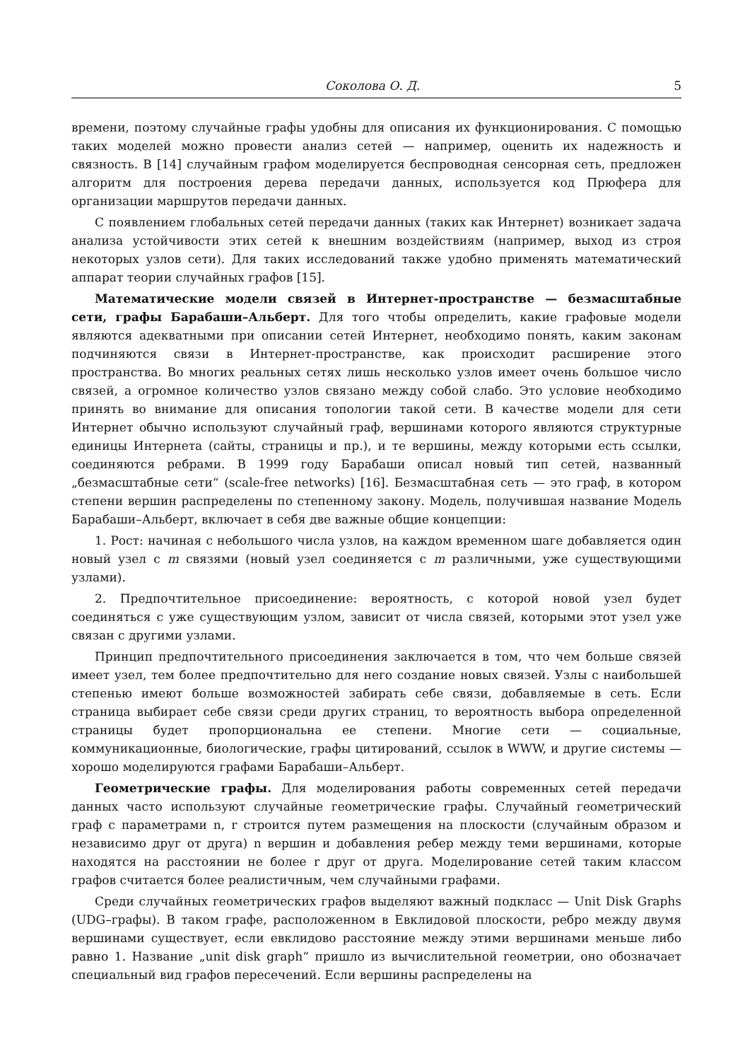Соколова О. Д. 5
времени, поэтому случайные графы удобны для описания их функционирования. С помощью таких моделей можно провести анализ сетей — например, оценить их надежность и связность. В [14] случайным графом моделируется беспроводная сенсорная сеть, предложен алгоритм для построения дерева передачи данных, используется код Прюфера для организации маршрутов передачи данных.
С появлением глобальных сетей передачи данных (таких как Интернет) возникает задача анализа устойчивости этих сетей к внешним воздействиям (например, выход из строя некоторых узлов сети). Для таких исследований также удобно применять математический аппарат теории случайных графов [15].
Математические модели связей в Интернет-пространстве — безмасштабные сети, графы Барабаши–Альберт. Для того чтобы определить, какие графовые модели являются адекватными при описании сетей Интернет, необходимо понять, каким законам подчиняются связи в Интернет-пространстве, как происходит расширение этого пространства. Во многих реальных сетях лишь несколько узлов имеет очень большое число связей, а огромное количество узлов связано между собой слабо. Это условие необходимо принять во внимание для описания топологии такой сети. В качестве модели для сети Интернет обычно используют случайный граф, вершинами которого являются структурные единицы Интернета (сайты, страницы и пр.), и те вершины, между которыми есть ссылки, соединяются ребрами. В 1999 году Барабаши описал новый тип сетей, названный „безмасштабные сети“ (scale-free networks) [16]. Безмасштабная сеть — это граф, в котором степени вершин распределены по степенному закону. Модель, получившая название Модель Барабаши–Альберт, включает в себя две важные общие концепции:
1. Рост: начиная с небольшого числа узлов, на каждом временном шаге добавляется один новый узел с m связями (новый узел соединяется с m различными, уже существующими узлами).
2. Предпочтительное присоединение: вероятность, с которой новой узел будет соединяться с уже существующим узлом, зависит от числа связей, которыми этот узел уже связан с другими узлами.
Принцип предпочтительного присоединения заключается в том, что чем больше связей имеет узел, тем более предпочтительно для него создание новых связей. Узлы с наибольшей степенью имеют больше возможностей забирать себе связи, добавляемые в сеть. Если страница выбирает себе связи среди других страниц, то вероятность выбора определенной страницы будет пропорциональна ее степени. Многие сети — социальные, коммуникационные, биологические, графы цитирований, ссылок в WWW, и другие системы — хорошо моделируются графами Барабаши–Альберт.
Геометрические графы. Для моделирования работы современных сетей передачи данных часто используют случайные геометрические графы. Случайный геометрический граф с параметрами n, r строится путем размещения на плоскости (случайным образом и независимо друг от друга) n вершин и добавления ребер между теми вершинами, которые находятся на расстоянии не более r друг от друга. Моделирование сетей таким классом графов считается более реалистичным, чем случайными графами.
Среди случайных геометрических графов выделяют важный подкласс — Unit Disk Graphs (UDG–графы). В таком графе, расположенном в Евклидовой плоскости, ребро между двумя вершинами существует, если евклидово расстояние между этими вершинами меньше либо равно 1. Название „unit disk graph“ пришло из вычислительной геометрии, оно обозначает специальный вид графов пересечений. Если вершины распределены на